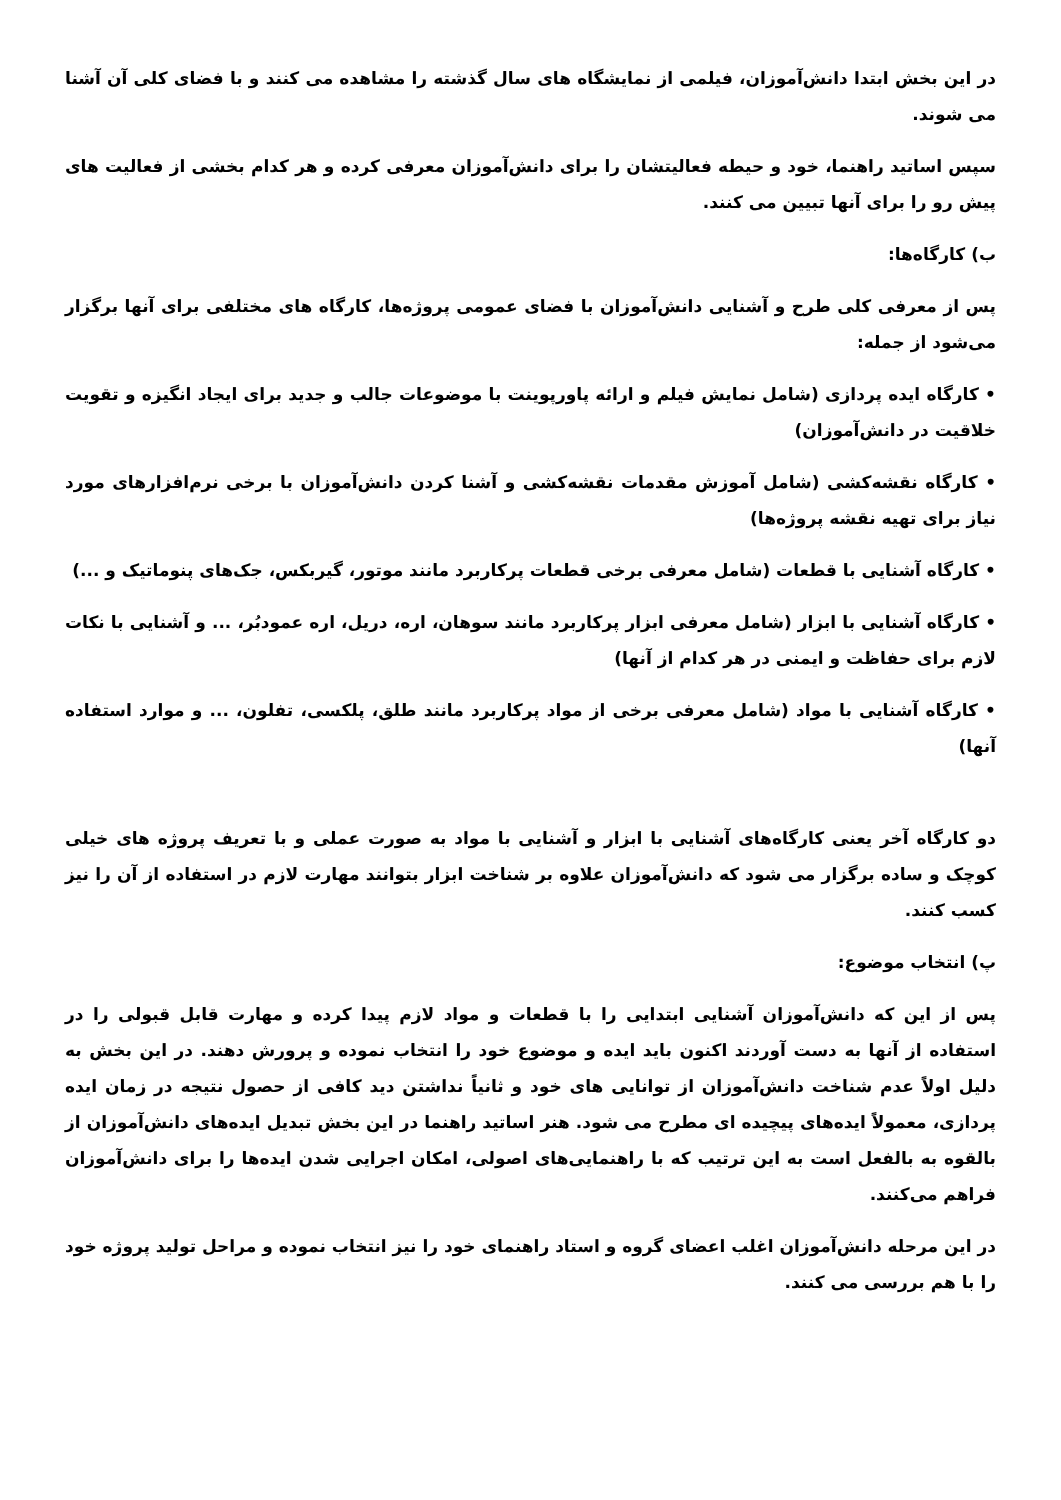در این بخش ابتدا دانش‌آموزان، فیلمی از نمایشگاه های سال گذشته را مشاهده می کنند و با فضای کلی آن آشنا می شوند.
سپس اساتید راهنما، خود و حیطه فعالیتشان را برای دانش‌آموزان معرفی کرده و هر کدام بخشی از فعالیت های پیش رو را برای آنها تبیین می کنند.
ب) کارگاه‌ها:
پس از معرفی کلی طرح و آشنایی دانش‌آموزان با فضای عمومی پروژه‌ها، کارگاه های مختلفی برای آنها برگزار می‌شود از جمله:
• کارگاه ایده پردازی (شامل نمایش فیلم و ارائه پاورپوینت با موضوعات جالب و جدید برای ایجاد انگیزه و تقویت خلاقیت در دانش‌آموزان)
• کارگاه نقشه‌کشی (شامل آموزش مقدمات نقشه‌کشی و آشنا کردن دانش‌آموزان با برخی نرم‌افزارهای مورد نیاز برای تهیه نقشه پروژه‌ها)
• کارگاه آشنایی با قطعات (شامل معرفی برخی قطعات پرکاربرد مانند موتور، گیربکس، جک‌های پنوماتیک و ...)
• کارگاه آشنایی با ابزار (شامل معرفی ابزار پرکاربرد مانند سوهان، اره، دریل، اره عمودبُر، ... و آشنایی با نکات لازم برای حفاظت و ایمنی در هر کدام از آنها)
• کارگاه آشنایی با مواد (شامل معرفی برخی از مواد پرکاربرد مانند طلق، پلکسی، تفلون، ... و موارد استفاده آنها)
دو کارگاه آخر یعنی کارگاه‌های آشنایی با ابزار و آشنایی با مواد به صورت عملی و با تعریف پروژه های خیلی کوچک و ساده برگزار می شود که دانش‌آموزان علاوه بر شناخت ابزار بتوانند مهارت لازم در استفاده از آن را نیز کسب کنند.
پ) انتخاب موضوع:
پس از این که دانش‌آموزان آشنایی ابتدایی را با قطعات و مواد لازم پیدا کرده و مهارت قابل قبولی را در استفاده از آنها به دست آوردند اکنون باید ایده و موضوع خود را انتخاب نموده و پرورش دهند. در این بخش به دلیل اولاً عدم شناخت دانش‌آموزان از توانایی های خود و ثانیاً نداشتن دید کافی از حصول نتیجه در زمان ایده پردازی، معمولاً ایده‌های پیچیده ای مطرح می شود. هنر اساتید راهنما در این بخش تبدیل ایده‌های دانش‌آموزان از بالقوه به بالفعل است به این ترتیب که با راهنمایی‌های اصولی، امکان اجرایی شدن ایده‌ها را برای دانش‌آموزان فراهم می‌کنند.
در این مرحله دانش‌آموزان اغلب اعضای گروه و استاد راهنمای خود را نیز انتخاب نموده و مراحل تولید پروژه خود را با هم بررسی می کنند.